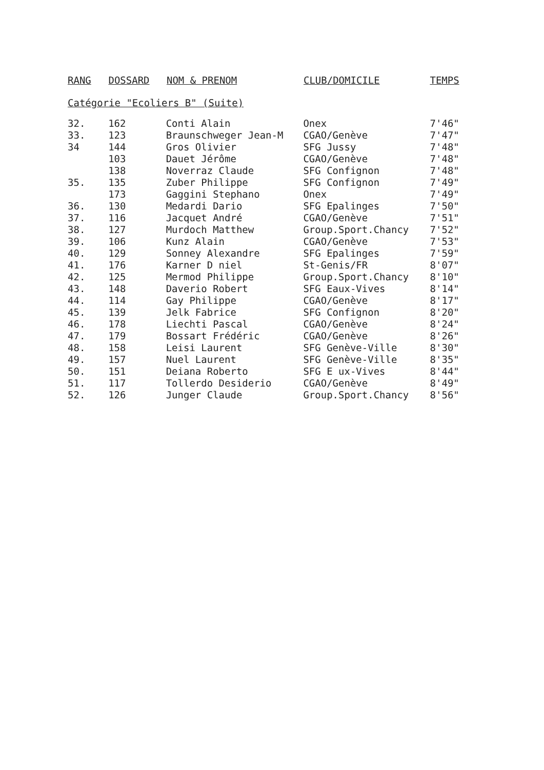| RANG | DOSSARD | NOM & PRENOM | CLUB/DOMICILE | TEMPS |
| --- | --- | --- | --- | --- |
Catégorie "Ecoliers B" (Suite)
| 32. | 162 | Conti Alain | Onex | 7'46" |
| 33. | 123 | Braunschweger Jean-M | CGAO/Genève | 7'47" |
| 34 | 144 | Gros Olivier | SFG Jussy | 7'48" |
| | 103 | Dauet Jérôme | CGAO/Genève | 7'48" |
| | 138 | Noverraz Claude | SFG Confignon | 7'48" |
| 35. | 135 | Zuber Philippe | SFG Confignon | 7'49" |
| | 173 | Gaggini Stephano | Onex | 7'49" |
| 36. | 130 | Medardi Dario | SFG Epalinges | 7'50" |
| 37. | 116 | Jacquet André | CGAO/Genève | 7'51" |
| 38. | 127 | Murdoch Matthew | Group.Sport.Chancy | 7'52" |
| 39. | 106 | Kunz Alain | CGAO/Genève | 7'53" |
| 40. | 129 | Sonney Alexandre | SFG Epalinges | 7'59" |
| 41. | 176 | Karner D niel | St-Genis/FR | 8'07" |
| 42. | 125 | Mermod Philippe | Group.Sport.Chancy | 8'10" |
| 43. | 148 | Daverio Robert | SFG Eaux-Vives | 8'14" |
| 44. | 114 | Gay Philippe | CGAO/Genève | 8'17" |
| 45. | 139 | Jelk Fabrice | SFG Confignon | 8'20" |
| 46. | 178 | Liechti Pascal | CGAO/Genève | 8'24" |
| 47. | 179 | Bossart Frédéric | CGAO/Genève | 8'26" |
| 48. | 158 | Leisi Laurent | SFG Genève-Ville | 8'30" |
| 49. | 157 | Nuel Laurent | SFG Genève-Ville | 8'35" |
| 50. | 151 | Deiana Roberto | SFG E ux-Vives | 8'44" |
| 51. | 117 | Tollerdo Desiderio | CGAO/Genève | 8'49" |
| 52. | 126 | Junger Claude | Group.Sport.Chancy | 8'56" |